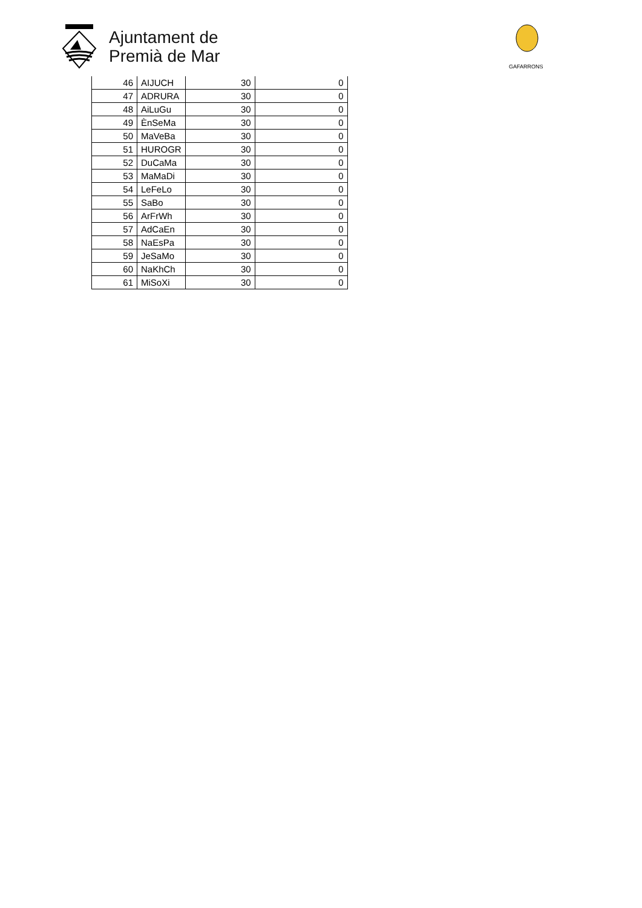Ajuntament de
Premià de Mar
GAFARRONS
| 46 | AIJUCH | 30 | 0 |
| 47 | ADRURA | 30 | 0 |
| 48 | AiLuGu | 30 | 0 |
| 49 | ÈnSeMa | 30 | 0 |
| 50 | MaVeBa | 30 | 0 |
| 51 | HUROGR | 30 | 0 |
| 52 | DuCaMa | 30 | 0 |
| 53 | MaMaDi | 30 | 0 |
| 54 | LeFeLo | 30 | 0 |
| 55 | SaBo | 30 | 0 |
| 56 | ArFrWh | 30 | 0 |
| 57 | AdCaEn | 30 | 0 |
| 58 | NaEsPa | 30 | 0 |
| 59 | JeSaMo | 30 | 0 |
| 60 | NaKhCh | 30 | 0 |
| 61 | MiSoXi | 30 | 0 |